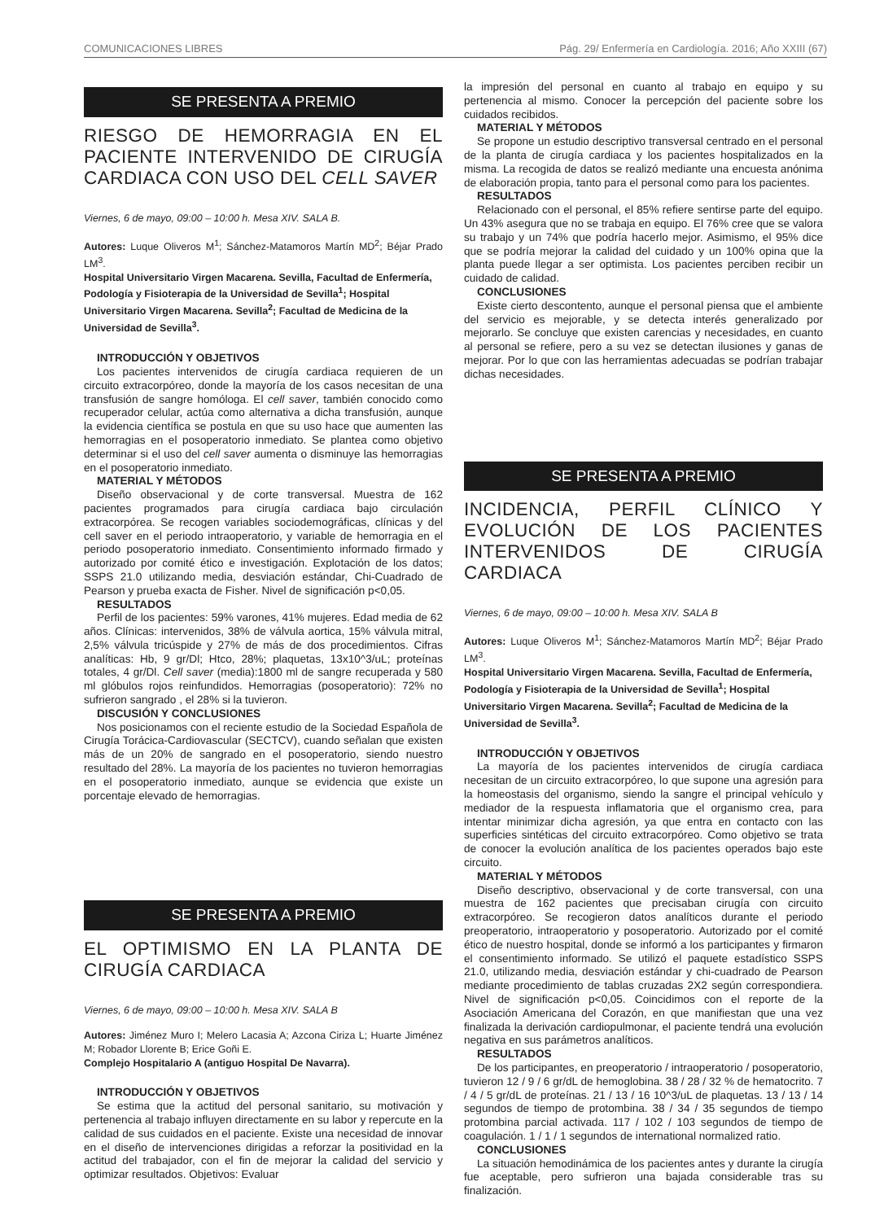COMUNICACIONES LIBRES Pág. 29/ Enfermería en Cardiología. 2016; Año XXIII (67)
SE PRESENTA A PREMIO
RIESGO DE HEMORRAGIA EN EL PACIENTE INTERVENIDO DE CIRUGÍA CARDIACA CON USO DEL CELL SAVER
Viernes, 6 de mayo, 09:00 – 10:00 h. Mesa XIV. SALA B.
Autores: Luque Oliveros M<sup>1</sup>; Sánchez-Matamoros Martín MD<sup>2</sup>; Béjar Prado LM<sup>3</sup>.
Hospital Universitario Virgen Macarena. Sevilla, Facultad de Enfermería, Podología y Fisioterapia de la Universidad de Sevilla<sup>1</sup>; Hospital Universitario Virgen Macarena. Sevilla<sup>2</sup>; Facultad de Medicina de la Universidad de Sevilla<sup>3</sup>.
INTRODUCCIÓN Y OBJETIVOS
Los pacientes intervenidos de cirugía cardiaca requieren de un circuito extracorpóreo, donde la mayoría de los casos necesitan de una transfusión de sangre homóloga. El cell saver, también conocido como recuperador celular, actúa como alternativa a dicha transfusión, aunque la evidencia científica se postula en que su uso hace que aumenten las hemorragias en el posoperatorio inmediato. Se plantea como objetivo determinar si el uso del cell saver aumenta o disminuye las hemorragias en el posoperatorio inmediato.
MATERIAL Y MÉTODOS
Diseño observacional y de corte transversal. Muestra de 162 pacientes programados para cirugía cardiaca bajo circulación extracorpórea. Se recogen variables sociodemográficas, clínicas y del cell saver en el periodo intraoperatorio, y variable de hemorragia en el periodo posoperatorio inmediato. Consentimiento informado firmado y autorizado por comité ético e investigación. Explotación de los datos; SSPS 21.0 utilizando media, desviación estándar, Chi-Cuadrado de Pearson y prueba exacta de Fisher. Nivel de significación p<0,05.
RESULTADOS
Perfil de los pacientes: 59% varones, 41% mujeres. Edad media de 62 años. Clínicas: intervenidos, 38% de válvula aortica, 15% válvula mitral, 2,5% válvula tricúspide y 27% de más de dos procedimientos. Cifras analíticas: Hb, 9 gr/Dl; Htco, 28%; plaquetas, 13x10^3/uL; proteínas totales, 4 gr/Dl. Cell saver (media):1800 ml de sangre recuperada y 580 ml glóbulos rojos reinfundidos. Hemorragias (posoperatorio): 72% no sufrieron sangrado , el 28% si la tuvieron.
DISCUSIÓN Y CONCLUSIONES
Nos posicionamos con el reciente estudio de la Sociedad Española de Cirugía Torácica-Cardiovascular (SECTCV), cuando señalan que existen más de un 20% de sangrado en el posoperatorio, siendo nuestro resultado del 28%. La mayoría de los pacientes no tuvieron hemorragias en el posoperatorio inmediato, aunque se evidencia que existe un porcentaje elevado de hemorragias.
SE PRESENTA A PREMIO
EL OPTIMISMO EN LA PLANTA DE CIRUGÍA CARDIACA
Viernes, 6 de mayo, 09:00 – 10:00 h. Mesa XIV. SALA B
Autores: Jiménez Muro I; Melero Lacasia A; Azcona Ciriza L; Huarte Jiménez M; Robador Llorente B; Erice Goñi E.
Complejo Hospitalario A (antiguo Hospital De Navarra).
INTRODUCCIÓN Y OBJETIVOS
Se estima que la actitud del personal sanitario, su motivación y pertenencia al trabajo influyen directamente en su labor y repercute en la calidad de sus cuidados en el paciente. Existe una necesidad de innovar en el diseño de intervenciones dirigidas a reforzar la positividad en la actitud del trabajador, con el fin de mejorar la calidad del servicio y optimizar resultados. Objetivos: Evaluar
la impresión del personal en cuanto al trabajo en equipo y su pertenencia al mismo. Conocer la percepción del paciente sobre los cuidados recibidos.
MATERIAL Y MÉTODOS
Se propone un estudio descriptivo transversal centrado en el personal de la planta de cirugía cardiaca y los pacientes hospitalizados en la misma. La recogida de datos se realizó mediante una encuesta anónima de elaboración propia, tanto para el personal como para los pacientes.
RESULTADOS
Relacionado con el personal, el 85% refiere sentirse parte del equipo. Un 43% asegura que no se trabaja en equipo. El 76% cree que se valora su trabajo y un 74% que podría hacerlo mejor. Asimismo, el 95% dice que se podría mejorar la calidad del cuidado y un 100% opina que la planta puede llegar a ser optimista. Los pacientes perciben recibir un cuidado de calidad.
CONCLUSIONES
Existe cierto descontento, aunque el personal piensa que el ambiente del servicio es mejorable, y se detecta interés generalizado por mejorarlo. Se concluye que existen carencias y necesidades, en cuanto al personal se refiere, pero a su vez se detectan ilusiones y ganas de mejorar. Por lo que con las herramientas adecuadas se podrían trabajar dichas necesidades.
SE PRESENTA A PREMIO
INCIDENCIA, PERFIL CLÍNICO Y EVOLUCIÓN DE LOS PACIENTES INTERVENIDOS DE CIRUGÍA CARDIACA
Viernes, 6 de mayo, 09:00 – 10:00 h. Mesa XIV. SALA B
Autores: Luque Oliveros M<sup>1</sup>; Sánchez-Matamoros Martín MD<sup>2</sup>; Béjar Prado LM<sup>3</sup>.
Hospital Universitario Virgen Macarena. Sevilla, Facultad de Enfermería, Podología y Fisioterapia de la Universidad de Sevilla<sup>1</sup>; Hospital Universitario Virgen Macarena. Sevilla<sup>2</sup>; Facultad de Medicina de la Universidad de Sevilla<sup>3</sup>.
INTRODUCCIÓN Y OBJETIVOS
La mayoría de los pacientes intervenidos de cirugía cardiaca necesitan de un circuito extracorpóreo, lo que supone una agresión para la homeostasis del organismo, siendo la sangre el principal vehículo y mediador de la respuesta inflamatoria que el organismo crea, para intentar minimizar dicha agresión, ya que entra en contacto con las superficies sintéticas del circuito extracorpóreo. Como objetivo se trata de conocer la evolución analítica de los pacientes operados bajo este circuito.
MATERIAL Y MÉTODOS
Diseño descriptivo, observacional y de corte transversal, con una muestra de 162 pacientes que precisaban cirugía con circuito extracorpóreo. Se recogieron datos analíticos durante el periodo preoperatorio, intraoperatorio y posoperatorio. Autorizado por el comité ético de nuestro hospital, donde se informó a los participantes y firmaron el consentimiento informado. Se utilizó el paquete estadístico SSPS 21.0, utilizando media, desviación estándar y chi-cuadrado de Pearson mediante procedimiento de tablas cruzadas 2X2 según correspondiera. Nivel de significación p<0,05. Coincidimos con el reporte de la Asociación Americana del Corazón, en que manifiestan que una vez finalizada la derivación cardiopulmonar, el paciente tendrá una evolución negativa en sus parámetros analíticos.
RESULTADOS
De los participantes, en preoperatorio / intraoperatorio / posoperatorio, tuvieron 12 / 9 / 6 gr/dL de hemoglobina. 38 / 28 / 32 % de hematocrito. 7 / 4 / 5 gr/dL de proteínas. 21 / 13 / 16 10^3/uL de plaquetas. 13 / 13 / 14 segundos de tiempo de protombina. 38 / 34 / 35 segundos de tiempo protombina parcial activada. 117 / 102 / 103 segundos de tiempo de coagulación. 1 / 1 / 1 segundos de international normalized ratio.
CONCLUSIONES
La situación hemodinámica de los pacientes antes y durante la cirugía fue aceptable, pero sufrieron una bajada considerable tras su finalización.